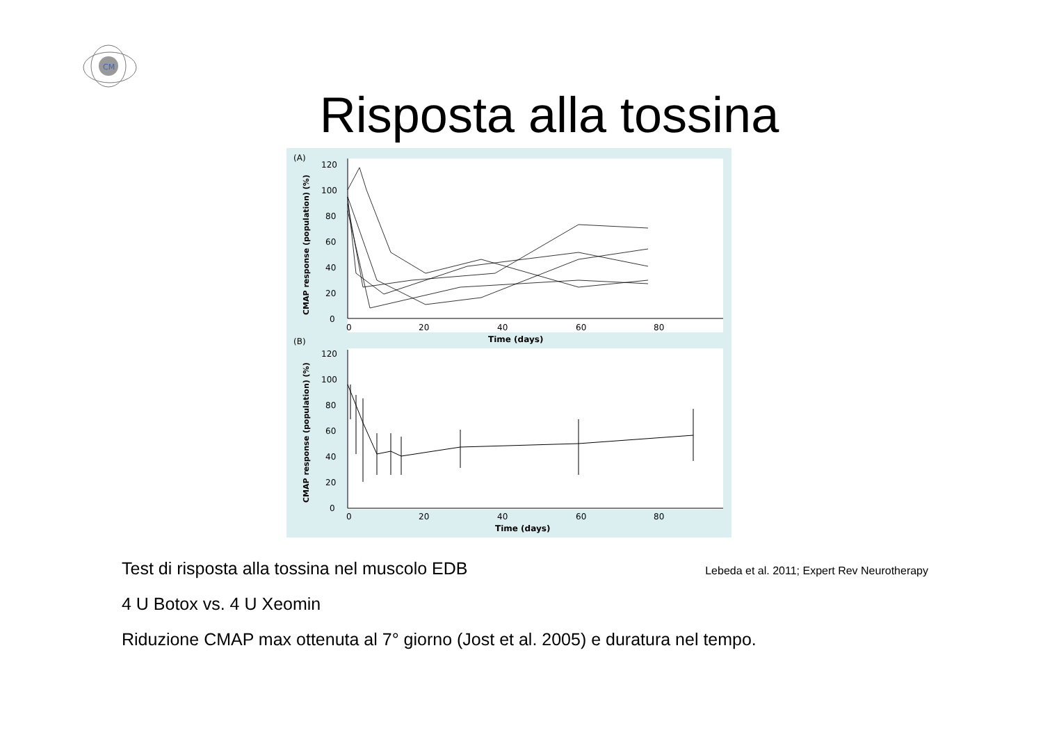CM
Risposta alla tossina
(A)
(B)
120
100
80
60
40
20
0
0
20
40
60
80
Time (days)
120
100
80
60
40
20
0
0
20
40
60
80
Time (days)
CMAP response (population) (%)
CMAP response (population) (%)
Test di risposta alla tossina nel muscolo EDB
Lebeda et al. 2011; Expert Rev Neurotherapy
4 U Botox vs. 4 U Xeomin
Riduzione CMAP max ottenuta al 7° giorno (Jost et al. 2005) e duratura nel tempo.